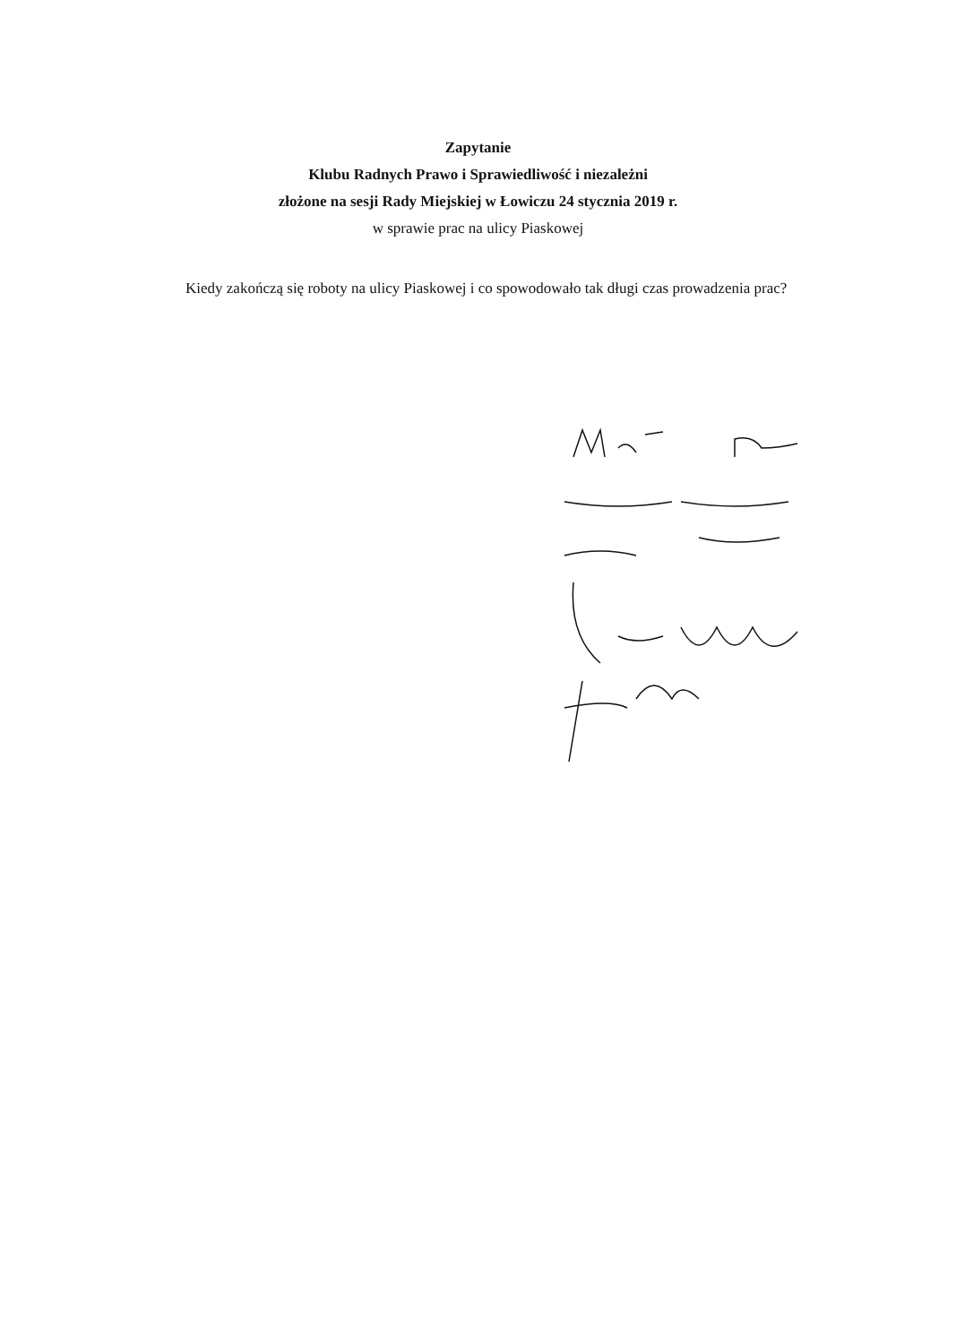Zapytanie
Klubu Radnych Prawo i Sprawiedliwość i niezależni
złożone na sesji Rady Miejskiej w Łowiczu 24 stycznia 2019 r.
w sprawie prac na ulicy Piaskowej
Kiedy zakończą się roboty na ulicy Piaskowej i co spowodowało tak długi czas prowadzenia prac?